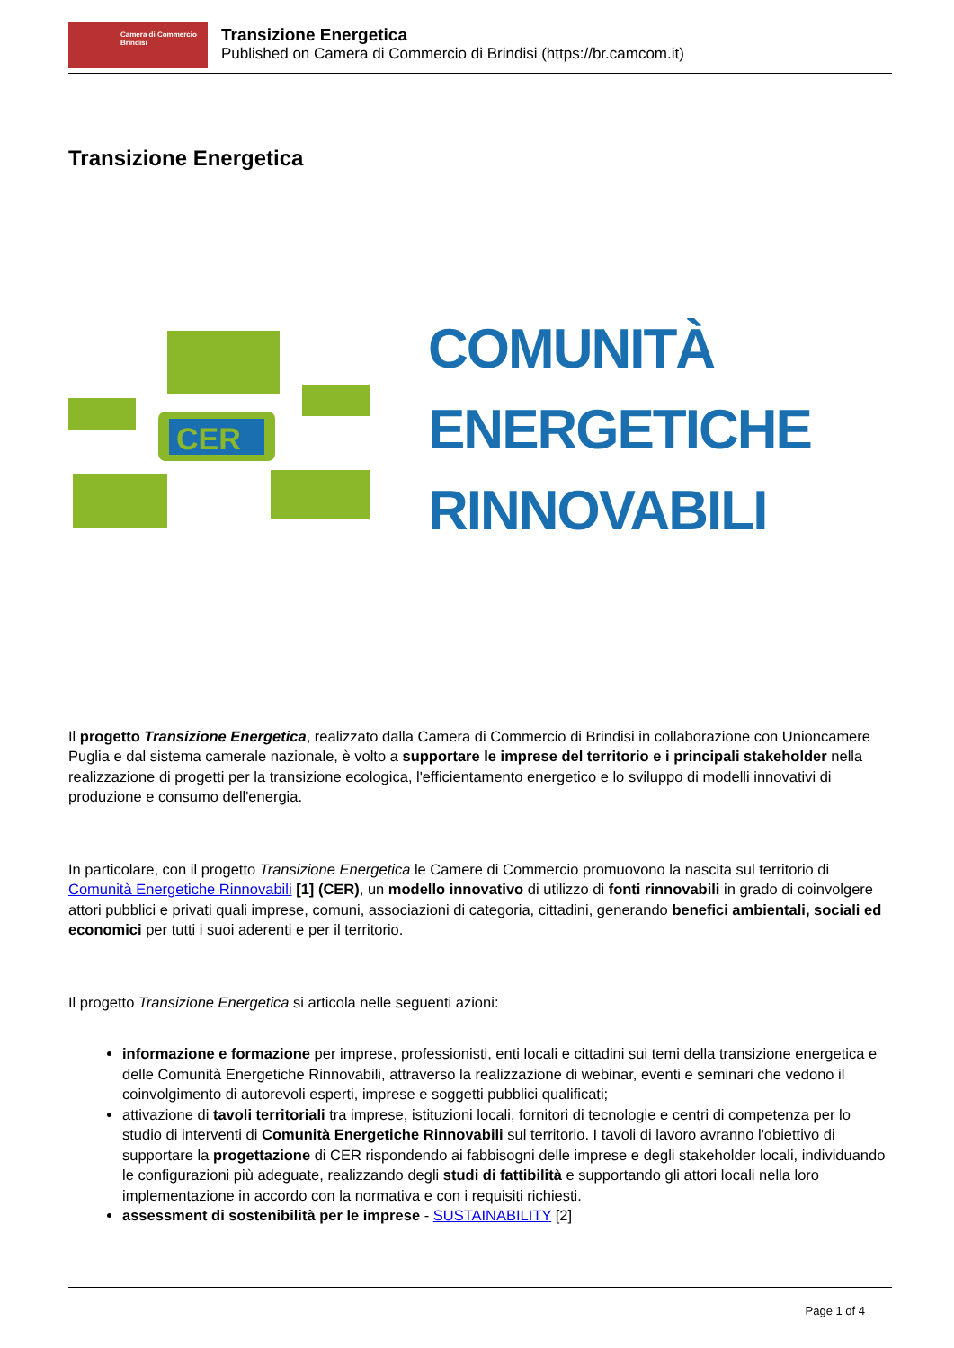Camera di Commercio
Brindisi
Transizione Energetica
Published on Camera di Commercio di Brindisi (https://br.camcom.it)
Transizione Energetica
CER
COMUNITÀ
ENERGETICHE
RINNOVABILI
Il progetto Transizione Energetica, realizzato dalla Camera di Commercio di Brindisi in collaborazione con Unioncamere Puglia e dal sistema camerale nazionale, è volto a supportare le imprese del territorio e i principali stakeholder nella realizzazione di progetti per la transizione ecologica, l'efficientamento energetico e lo sviluppo di modelli innovativi di produzione e consumo dell'energia.
In particolare, con il progetto Transizione Energetica le Camere di Commercio promuovono la nascita sul territorio di Comunità Energetiche Rinnovabili [1] (CER), un modello innovativo di utilizzo di fonti rinnovabili in grado di coinvolgere attori pubblici e privati quali imprese, comuni, associazioni di categoria, cittadini, generando benefici ambientali, sociali ed economici per tutti i suoi aderenti e per il territorio.
Il progetto Transizione Energetica si articola nelle seguenti azioni:
informazione e formazione per imprese, professionisti, enti locali e cittadini sui temi della transizione energetica e delle Comunità Energetiche Rinnovabili, attraverso la realizzazione di webinar, eventi e seminari che vedono il coinvolgimento di autorevoli esperti, imprese e soggetti pubblici qualificati;
attivazione di tavoli territoriali tra imprese, istituzioni locali, fornitori di tecnologie e centri di competenza per lo studio di interventi di Comunità Energetiche Rinnovabili sul territorio. I tavoli di lavoro avranno l'obiettivo di supportare la progettazione di CER rispondendo ai fabbisogni delle imprese e degli stakeholder locali, individuando le configurazioni più adeguate, realizzando degli studi di fattibilità e supportando gli attori locali nella loro implementazione in accordo con la normativa e con i requisiti richiesti.
assessment di sostenibilità per le imprese - SUSTAINABILITY [2]
Page 1 of 4